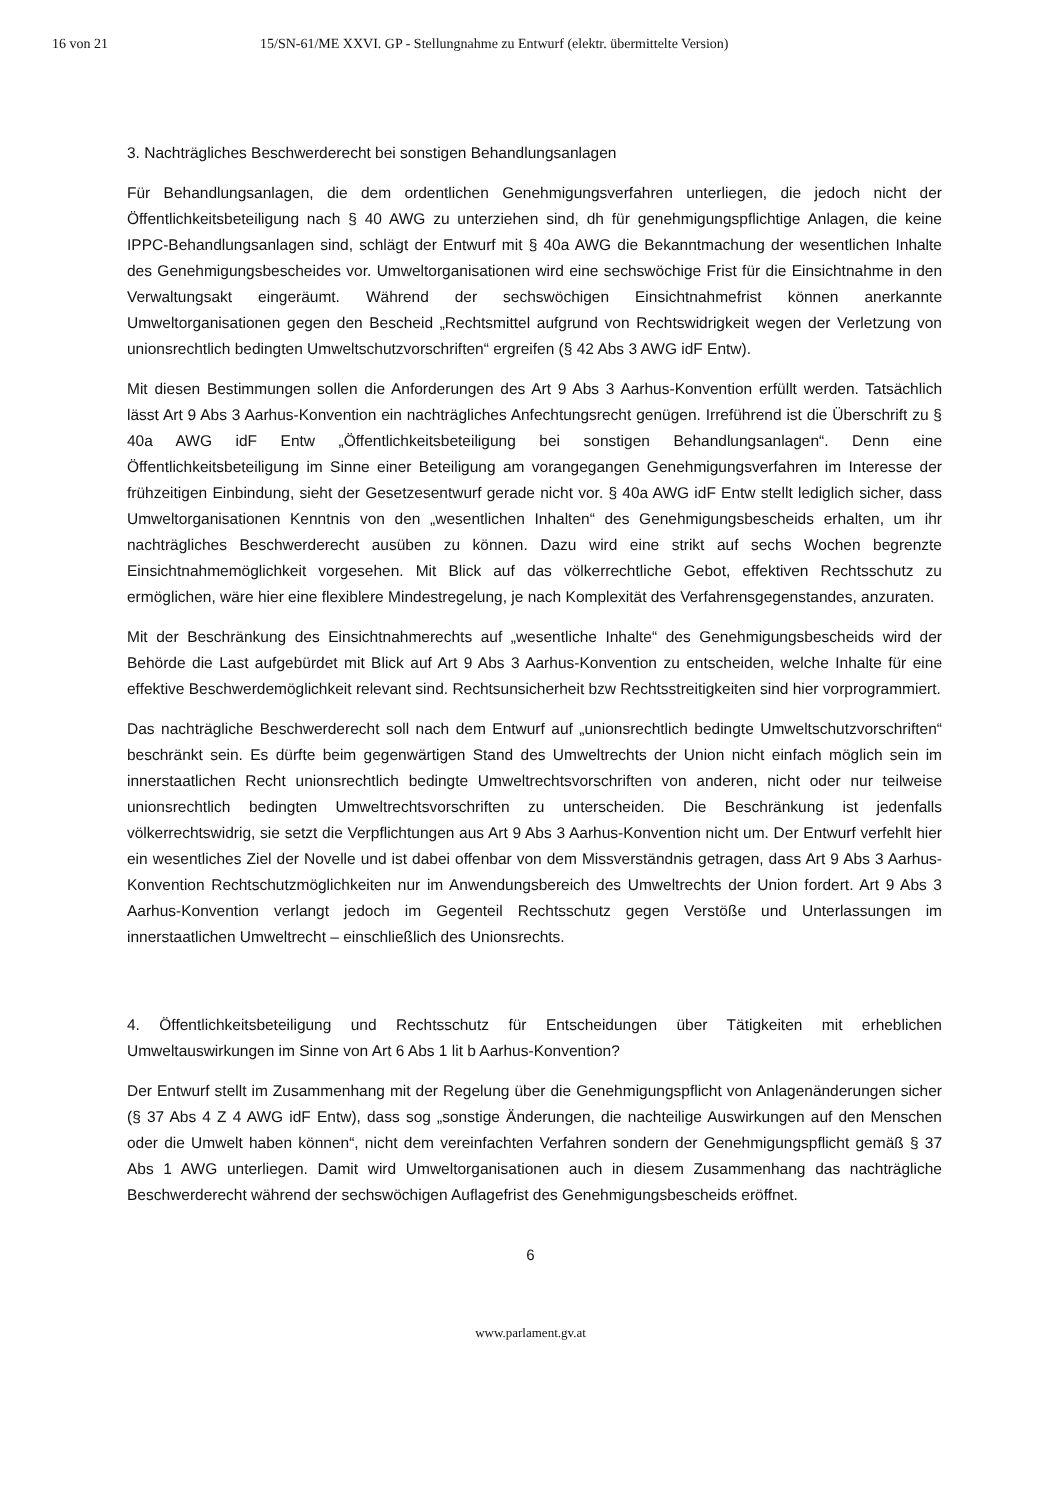16 von 21 15/SN-61/ME XXVI. GP - Stellungnahme zu Entwurf (elektr. übermittelte Version)
3. Nachträgliches Beschwerderecht bei sonstigen Behandlungsanlagen
Für Behandlungsanlagen, die dem ordentlichen Genehmigungsverfahren unterliegen, die jedoch nicht der Öffentlichkeitsbeteiligung nach § 40 AWG zu unterziehen sind, dh für genehmigungspflichtige Anlagen, die keine IPPC-Behandlungsanlagen sind, schlägt der Entwurf mit § 40a AWG die Bekanntmachung der wesentlichen Inhalte des Genehmigungsbescheides vor. Umweltorganisationen wird eine sechswöchige Frist für die Einsichtnahme in den Verwaltungsakt eingeräumt. Während der sechswöchigen Einsichtnahmefrist können anerkannte Umweltorganisationen gegen den Bescheid „Rechtsmittel aufgrund von Rechtswidrigkeit wegen der Verletzung von unionsrechtlich bedingten Umweltschutzvorschriften“ ergreifen (§ 42 Abs 3 AWG idF Entw).
Mit diesen Bestimmungen sollen die Anforderungen des Art 9 Abs 3 Aarhus-Konvention erfüllt werden. Tatsächlich lässt Art 9 Abs 3 Aarhus-Konvention ein nachträgliches Anfechtungsrecht genügen. Irreführend ist die Überschrift zu § 40a AWG idF Entw „Öffentlichkeitsbeteiligung bei sonstigen Behandlungsanlagen“. Denn eine Öffentlichkeitsbeteiligung im Sinne einer Beteiligung am vorangegangen Genehmigungsverfahren im Interesse der frühzeitigen Einbindung, sieht der Gesetzesentwurf gerade nicht vor. § 40a AWG idF Entw stellt lediglich sicher, dass Umweltorganisationen Kenntnis von den „wesentlichen Inhalten“ des Genehmigungsbescheids erhalten, um ihr nachträgliches Beschwerderecht ausüben zu können. Dazu wird eine strikt auf sechs Wochen begrenzte Einsichtnahmemöglichkeit vorgesehen. Mit Blick auf das völkerrechtliche Gebot, effektiven Rechtsschutz zu ermöglichen, wäre hier eine flexiblere Mindestregelung, je nach Komplexität des Verfahrensgegenstandes, anzuraten.
Mit der Beschränkung des Einsichtnahmerechts auf „wesentliche Inhalte“ des Genehmigungsbescheids wird der Behörde die Last aufgebürdet mit Blick auf Art 9 Abs 3 Aarhus-Konvention zu entscheiden, welche Inhalte für eine effektive Beschwerdemöglichkeit relevant sind. Rechtsunsicherheit bzw Rechtsstreitigkeiten sind hier vorprogrammiert.
Das nachträgliche Beschwerderecht soll nach dem Entwurf auf „unionsrechtlich bedingte Umweltschutzvorschriften“ beschränkt sein. Es dürfte beim gegenwärtigen Stand des Umweltrechts der Union nicht einfach möglich sein im innerstaatlichen Recht unionsrechtlich bedingte Umweltrechtsvorschriften von anderen, nicht oder nur teilweise unionsrechtlich bedingten Umweltrechtsvorschriften zu unterscheiden. Die Beschränkung ist jedenfalls völkerrechtswidrig, sie setzt die Verpflichtungen aus Art 9 Abs 3 Aarhus-Konvention nicht um. Der Entwurf verfehlt hier ein wesentliches Ziel der Novelle und ist dabei offenbar von dem Missverständnis getragen, dass Art 9 Abs 3 Aarhus-Konvention Rechtschutzmöglichkeiten nur im Anwendungsbereich des Umweltrechts der Union fordert. Art 9 Abs 3 Aarhus-Konvention verlangt jedoch im Gegenteil Rechtsschutz gegen Verstöße und Unterlassungen im innerstaatlichen Umweltrecht – einschließlich des Unionsrechts.
4. Öffentlichkeitsbeteiligung und Rechtsschutz für Entscheidungen über Tätigkeiten mit erheblichen Umweltauswirkungen im Sinne von Art 6 Abs 1 lit b Aarhus-Konvention?
Der Entwurf stellt im Zusammenhang mit der Regelung über die Genehmigungspflicht von Anlagenänderungen sicher (§ 37 Abs 4 Z 4 AWG idF Entw), dass sog „sonstige Änderungen, die nachteilige Auswirkungen auf den Menschen oder die Umwelt haben können“, nicht dem vereinfachten Verfahren sondern der Genehmigungspflicht gemäß § 37 Abs 1 AWG unterliegen. Damit wird Umweltorganisationen auch in diesem Zusammenhang das nachträgliche Beschwerderecht während der sechswöchigen Auflagefrist des Genehmigungsbescheids eröffnet.
6
www.parlament.gv.at